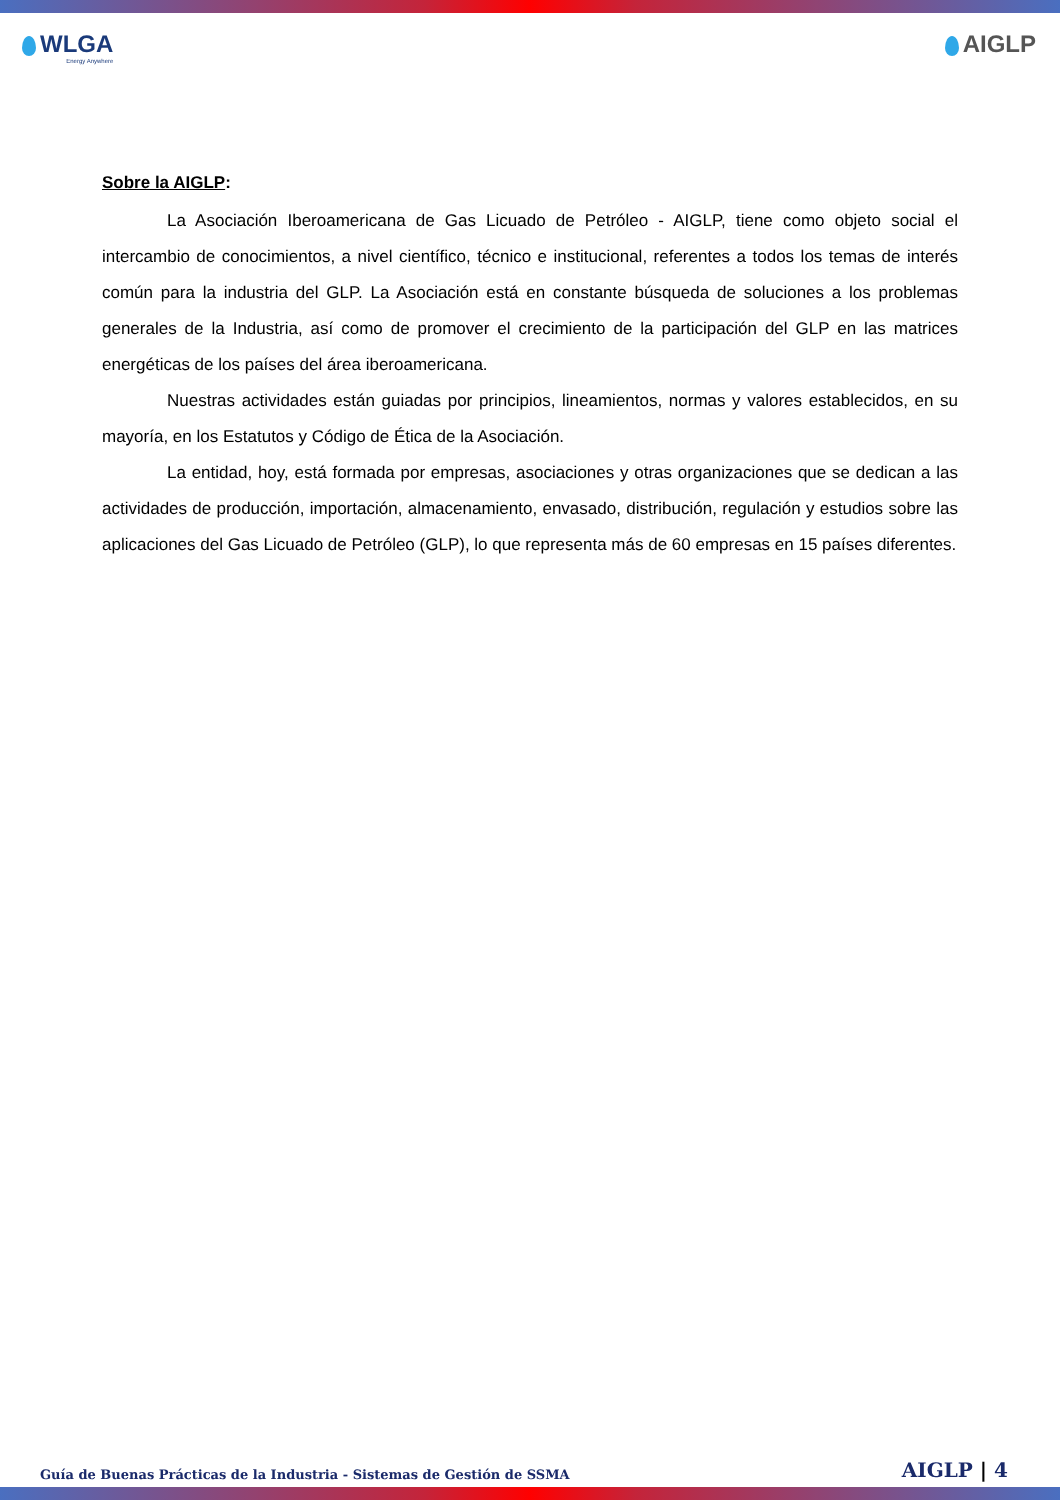WLGA
Energy Anywhere
AIGLP
Sobre la AIGLP:
La Asociación Iberoamericana de Gas Licuado de Petróleo - AIGLP, tiene como objeto social el intercambio de conocimientos, a nivel científico, técnico e institucional, referentes a todos los temas de interés común para la industria del GLP. La Asociación está en constante búsqueda de soluciones a los problemas generales de la Industria, así como de promover el crecimiento de la participación del GLP en las matrices energéticas de los países del área iberoamericana.
Nuestras actividades están guiadas por principios, lineamientos, normas y valores establecidos, en su mayoría, en los Estatutos y Código de Ética de la Asociación.
La entidad, hoy, está formada por empresas, asociaciones y otras organizaciones que se dedican a las actividades de producción, importación, almacenamiento, envasado, distribución, regulación y estudios sobre las aplicaciones del Gas Licuado de Petróleo (GLP), lo que representa más de 60 empresas en 15 países diferentes.
Guía de Buenas Prácticas de la Industria - Sistemas de Gestión de SSMA AIGLP | 4